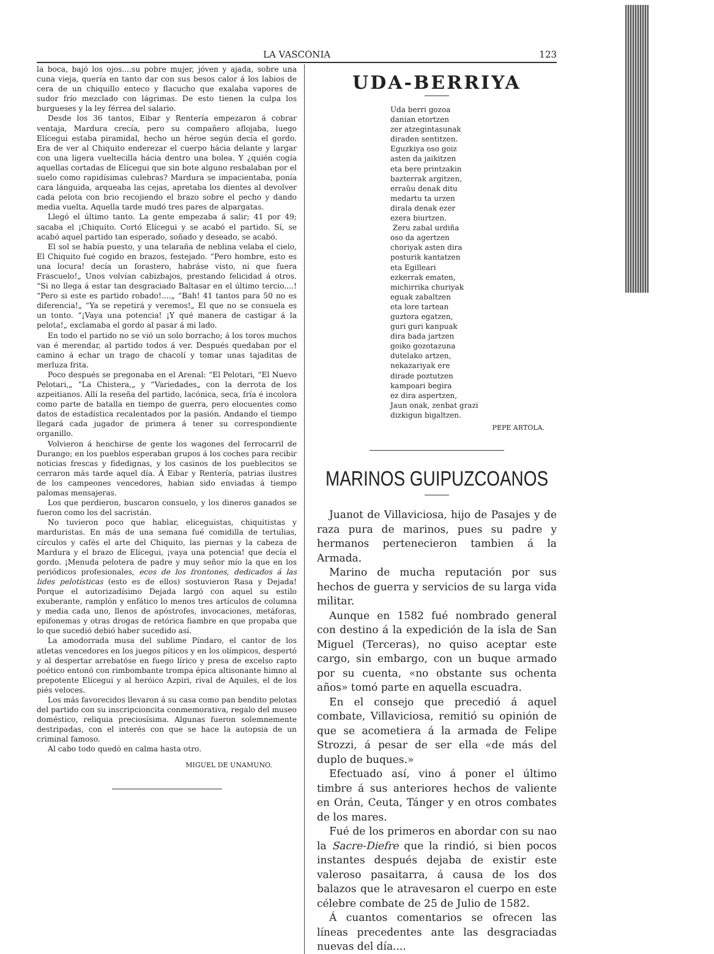LA VASCONIA 123
la boca, bajó los ojos....su pobre mujer, jóven y ajada, sobre una cuna vieja, quería en tanto dar con sus besos calor á los labios de cera de un chiquillo enteco y flacucho que exalaba vapores de sudor frío mezclado con lágrimas. De esto tienen la culpa los burgueses y la ley férrea del salario.
Desde los 36 tantos, Eibar y Rentería empezaron á cobrar ventaja, Mardura crecía, pero su compañero aflojaba, luego Elícegui estaba piramidal, hecho un héroe según decía el gordo. Era de ver al Chiquito enderezar el cuerpo hácia delante y largar con una ligera vueltecilla hácia dentro una bolea. Y ¿quién cogía aquellas cortadas de Elícegui que sin bote alguno resbalaban por el suelo como rapidísimas culebras? Mardura se impacientaba, ponía cara lánguida, arqueaba las cejas, apretaba los dientes al devolver cada pelota con brio recojiendo el brazo sobre el pecho y dando media vuelta. Aquella tarde mudó tres pares de alpargatas.
Llegó el último tanto. La gente empezaba á salir; 41 por 49; sacaba el ¡Chiquito. Cortó Elícegui y se acabó el partido. Sí, se acabó aquel partido tan esperado, soñado y deseado, se acabó.
El sol se había puesto, y una telaraña de neblina velaba el cielo, El Chiquito fué cogido en brazos, festejado. “Pero hombre, esto es una locura! decía un forastero, habráse visto, ni que fuera Frascuelo!„ Unos volvían cabizbajos, prestando felicidad á otros. “Si no llega á estar tan desgraciado Baltasar en el último tercio....! “Pero si este es partido robado!....„ “Bah! 41 tantos para 50 no es diferencia!„ “Ya se repetirá y veremos!„ El que no se consuela es un tonto. “¡Vaya una potencia! ¡Y qué manera de castigar á la pelota!„ exclamaba el gordo al pasar á mi lado.
En todo el partido no se vió un solo borracho; á los toros muchos van é merendar, al partido todos á ver. Después quedaban por el camino á echar un trago de chacolí y tomar unas tajaditas de merluza frita.
Poco después se pregonaba en el Arenal: “El Pelotari, “El Nuevo Pelotari,„ “La Chistera,„ y “Variedades„ con la derrota de los azpeitianos. Allí la reseña del partido, lacónica, seca, fría é incolora como parte de batalla en tiempo de guerra, pero elocuentes como datos de estadística recalentados por la pasión. Andando el tiempo llegará cada jugador de primera á tener su correspondiente organillo.
Volvieron á henchirse de gente los wagones del ferrocarril de Durango; en los pueblos esperaban grupos á los coches para recibir noticias frescas y fidedignas, y los casinos de los pueblecitos se cerraron más tarde aquel día. Á Eibar y Rentería, patrias ilustres de los campeones vencedores, habian sido enviadas á tiempo palomas mensajeras.
Los que perdieron, buscaron consuelo, y los dineros ganados se fueron como los del sacristán.
No tuvieron poco que hablar, eliceguistas, chiquitistas y marduristas. En más de una semana fué comidilla de tertulias, círculos y cafés el arte del Chiquito, las piernas y la cabeza de Mardura y el brazo de Elícegui, ¡vaya una potencia! que decía el gordo. ¡Menuda pelotera de padre y muy señor mío la que en los periódicos profesionales, ecos de los frontones, dedicados á las lides pelotísticas (esto es de ellos) sostuvieron Rasa y Dejada! Porque el autorizadísimo Dejada largó con aquel su estilo exuberante, ramplón y enfático lo menos tres artículos de columna y media cada uno, llenos de apóstrofes, invocaciones, metáforas, epifonemas y otras drogas de retórica fiambre en que propaba que lo que sucedió debió haber sucedido así.
La amodorrada musa del sublime Píndaro, el cantor de los atletas vencedores en los juegos píticos y en los olímpicos, despertó y al despertar arrebatóse en fuego lírico y presa de excelso rapto poético entonó con rimbombante trompa épica altisonante himno al prepotente Elícegui y al heróico Azpiri, rival de Aquiles, el de los piés veloces.
Los más favorecidos llevaron á su casa como pan bendito pelotas del partido con su inscripcioncita conmemorativa, regalo del museo doméstico, reliquia preciosísima. Algunas fueron solemnemente destripadas, con el interés con que se hace la autopsia de un criminal famoso.
Al cabo todo quedó en calma hasta otro.
MIGUEL DE UNAMUNO.
UDA-BERRIYA
Uda berri gozoa
danian etortzen
zer atzegintasunak
diraden sentitzen.
Eguzkiya oso goiz
asten da jaikitzen
eta bere printzakin
bazterrak argitzen,
erraũu denak ditu
medartu ta urzen
dirala denak ezer
ezera biurtzen.
Zeru zabal urdiña
oso da agertzen
choriyak asten dira
posturik kantatzen
eta Egilleari
ezkerrak ematen,
michirrika churiyak
eguak zabaltzen
eta lore tartean
guztora egatzen,
guri guri kanpuak
dira bada jartzen
goiko gozotazuna
dutelako artzen,
nekazariyak ere
dirade poztutzen
kampoari begira
ez dira aspertzen,
Jaun onak, zenbat grazi
dizkigun bigaltzen.
PEPE ARTOLA.
MARINOS GUIPUZCOANOS
Juanot de Villaviciosa, hijo de Pasajes y de raza pura de marinos, pues su padre y hermanos pertenecieron tambien á la Armada.
Marino de mucha reputación por sus hechos de guerra y servicios de su larga vida militar.
Aunque en 1582 fué nombrado general con destino á la expedición de la isla de San Miguel (Terceras), no quiso aceptar este cargo, sin embargo, con un buque armado por su cuenta, «no obstante sus ochenta años» tomó parte en aquella escuadra.
En el consejo que precedió á aquel combate, Villaviciosa, remitió su opinión de que se acometiera á la armada de Felipe Strozzi, á pesar de ser ella «de más del duplo de buques.»
Efectuado así, vino á poner el último timbre á sus anteriores hechos de valiente en Orán, Ceuta, Tánger y en otros combates de los mares.
Fué de los primeros en abordar con su nao la Sacre-Diefre que la rindió, si bien pocos instantes después dejaba de existir este valeroso pasaitarra, á causa de los dos balazos que le atravesaron el cuerpo en este célebre combate de 25 de Julio de 1582.
Á cuantos comentarios se ofrecen las líneas precedentes ante las desgraciadas nuevas del día....